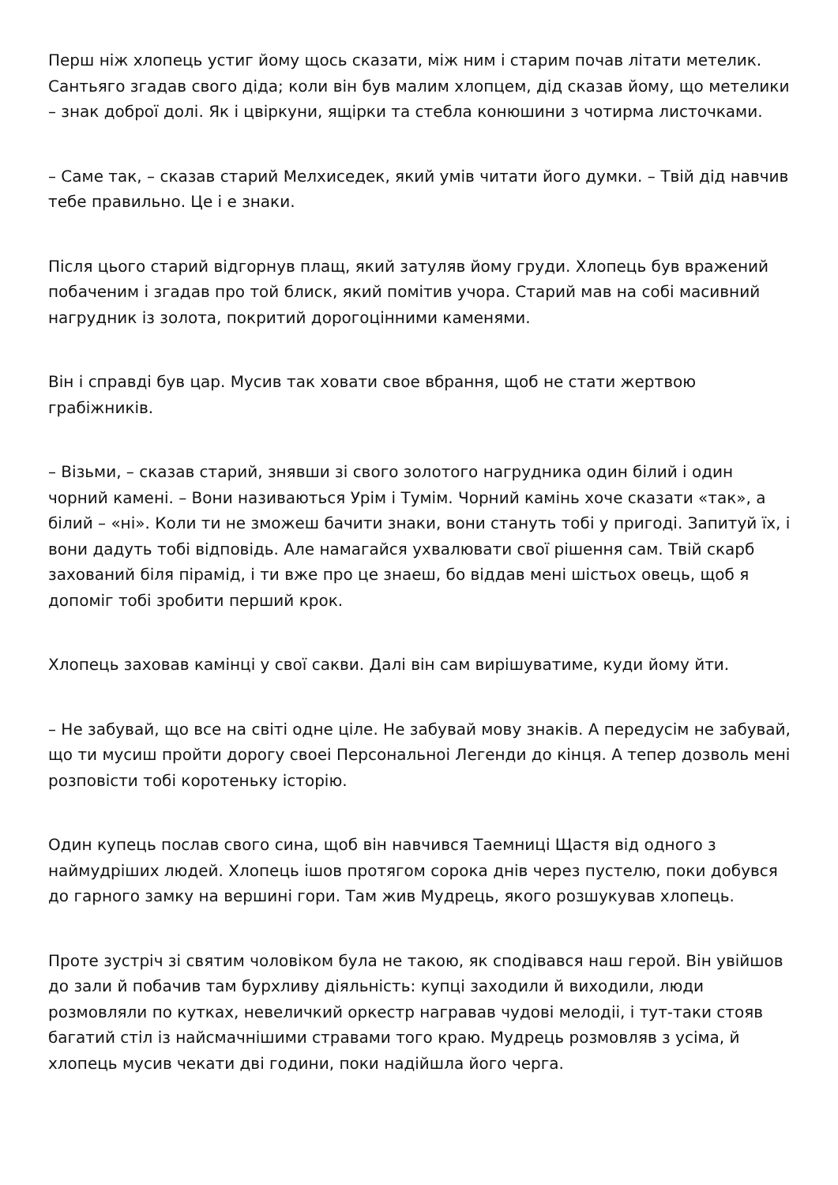Перш ніж хлопець устиг йому щось сказати, між ним і старим почав літати метелик. Сантьяго згадав свого діда; коли він був малим хлопцем, дід сказав йому, що метелики – знак доброї долі. Як і цвіркуни, ящірки та стебла конюшини з чотирма листочками.
– Саме так, – сказав старий Мелхиседек, який умів читати його думки. – Твій дід навчив тебе правильно. Це і е знаки.
Після цього старий відгорнув плащ, який затуляв йому груди. Хлопець був вражений побаченим і згадав про той блиск, який помітив учора. Старий мав на собі масивний нагрудник із золота, покритий дорогоцінними каменями.
Він і справді був цар. Мусив так ховати свое вбрання, щоб не стати жертвою грабіжників.
– Візьми, – сказав старий, знявши зі свого золотого нагрудника один білий і один чорний камені. – Вони називаються Урім і Тумім. Чорний камінь хоче сказати «так», а білий – «ні». Коли ти не зможеш бачити знаки, вони стануть тобі у пригоді. Запитуй їх, і вони дадуть тобі відповідь. Але намагайся ухвалювати свої рішення сам. Твій скарб захований біля пірамід, і ти вже про це знаеш, бо віддав мені шістьох овець, щоб я допоміг тобі зробити перший крок.
Хлопець заховав камінці у свої сакви. Далі він сам вирішуватиме, куди йому йти.
– Не забувай, що все на світі одне ціле. Не забувай мову знаків. А передусім не забувай, що ти мусиш пройти дорогу своеі Персональноі Легенди до кінця. А тепер дозволь мені розповісти тобі коротеньку історію.
Один купець послав свого сина, щоб він навчився Таемниці Щастя від одного з наймудріших людей. Хлопець ішов протягом сорока днів через пустелю, поки добувся до гарного замку на вершині гори. Там жив Мудрець, якого розшукував хлопець.
Проте зустріч зі святим чоловіком була не такою, як сподівався наш герой. Він увійшов до зали й побачив там бурхливу діяльність: купці заходили й виходили, люди розмовляли по кутках, невеличкий оркестр награвав чудові мелодіі, і тут-таки стояв багатий стіл із найсмачнішими стравами того краю. Мудрець розмовляв з усіма, й хлопець мусив чекати дві години, поки надійшла його черга.